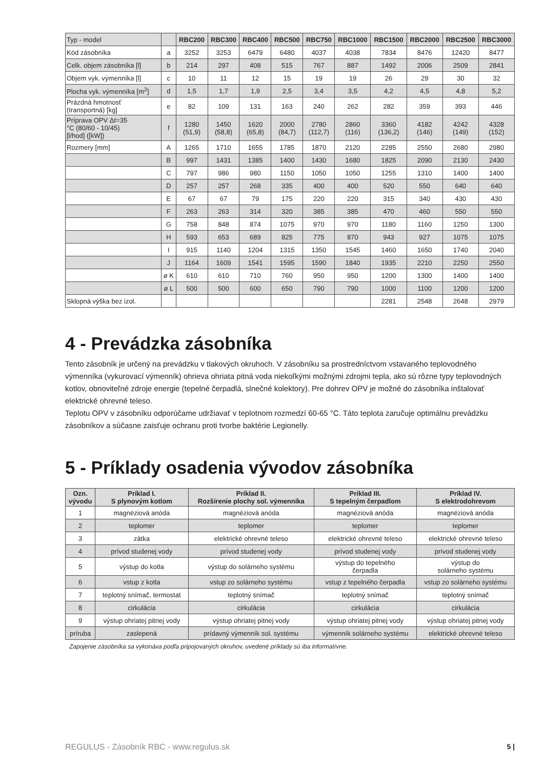| Typ - model | | RBC200 | RBC300 | RBC400 | RBC500 | RBC750 | RBC1000 | RBC1500 | RBC2000 | RBC2500 | RBC3000 |
| Kód zásobníka | a | 3252 | 3253 | 6479 | 6480 | 4037 | 4038 | 7834 | 8476 | 12420 | 8477 |
| Celk. objem zásobníka [l] | b | 214 | 297 | 408 | 515 | 767 | 887 | 1492 | 2006 | 2509 | 2841 |
| Objem vyk. výmenníka [l] | c | 10 | 11 | 12 | 15 | 19 | 19 | 26 | 29 | 30 | 32 |
| Plocha vyk. výmenníka [m<sup>2</sup>] | d | 1,5 | 1,7 | 1,9 | 2,5 | 3,4 | 3,5 | 4,2 | 4,5 | 4,8 | 5,2 |
| Prázdná hmotnosť (transportná) [kg] | e | 82 | 109 | 131 | 163 | 240 | 262 | 282 | 359 | 393 | 446 |
| Príprava OPV Δt=35 °C (80/60 - 10/45) [l/hod] ([kW]) | f | 1280 (51,9) | 1450 (58,8) | 1620 (65,8) | 2000 (84,7) | 2780 (112,7) | 2860 (116) | 3360 (136,2) | 4182 (146) | 4242 (149) | 4328 (152) |
| Rozmery [mm] | A | 1265 | 1710 | 1655 | 1785 | 1870 | 2120 | 2285 | 2550 | 2680 | 2980 |
| | B | 997 | 1431 | 1385 | 1400 | 1430 | 1680 | 1825 | 2090 | 2130 | 2430 |
| | C | 797 | 986 | 980 | 1150 | 1050 | 1050 | 1255 | 1310 | 1400 | 1400 |
| | D | 257 | 257 | 268 | 335 | 400 | 400 | 520 | 550 | 640 | 640 |
| | E | 67 | 67 | 79 | 175 | 220 | 220 | 315 | 340 | 430 | 430 |
| | F | 263 | 263 | 314 | 320 | 385 | 385 | 470 | 460 | 550 | 550 |
| | G | 758 | 848 | 874 | 1075 | 970 | 970 | 1180 | 1160 | 1250 | 1300 |
| | H | 593 | 653 | 689 | 825 | 775 | 870 | 943 | 927 | 1075 | 1075 |
| | I | 915 | 1140 | 1204 | 1315 | 1350 | 1545 | 1460 | 1650 | 1740 | 2040 |
| | J | 1164 | 1609 | 1541 | 1595 | 1590 | 1840 | 1935 | 2210 | 2250 | 2550 |
| | ø K | 610 | 610 | 710 | 760 | 950 | 950 | 1200 | 1300 | 1400 | 1400 |
| | ø L | 500 | 500 | 600 | 650 | 790 | 790 | 1000 | 1100 | 1200 | 1200 |
| Sklopná výška bez izol. | | | | | | | | 2281 | 2548 | 2648 | 2979 |
4 - Prevádzka zásobníka
Tento zásobník je určený na prevádzku v tlakových okruhoch. V zásobníku sa prostredníctvom vstavaného teplovodného výmenníka (vykurovací výmenník) ohrieva ohriata pitná voda niekoľkými možnými zdrojmi tepla, ako sú rôzne typy teplovodných kotlov, obnoviteľné zdroje energie (tepelné čerpadlá, slnečné kolektory). Pre dohrev OPV je možné do zásobníka inštalovať elektrické ohrevné teleso.
Teplotu OPV v zásobníku odporúčame udržiavať v teplotnom rozmedzí 60-65 °C. Táto teplota zaručuje optimálnu prevádzku zásobníkov a súčasne zaisťuje ochranu proti tvorbe baktérie Legionelly.
5 - Príklady osadenia vývodov zásobníka
| Ozn. vývodu | Príklad I. S plynovým kotlom | Príklad II. Rozšírenie plochy sol. výmenníka | Príklad III. S tepelným čerpadlom | Príklad IV. S elektrodohrevom |
| --- | --- | --- | --- | --- |
| 1 | magnéziová anóda | magnéziová anóda | magnéziová anóda | magnéziová anóda |
| 2 | teplomer | teplomer | teplomer | teplomer |
| 3 | zátka | elektrické ohrevné teleso | elektrické ohrevné teleso | elektrické ohrevné teleso |
| 4 | prívod studenej vody | prívod studenej vody | prívod studenej vody | prívod studenej vody |
| 5 | výstup do kotla | výstup do solárneho systému | výstup do tepelného čerpadla | výstup do solárneho systému |
| 6 | vstup z kotla | vstup zo solárneho systému | vstup z tepelného čerpadla | vstup zo solárneho systému |
| 7 | teplotný snímač, termostat | teplotný snímač | teplotný snímač | teplotný snímač |
| 8 | cirkulácia | cirkulácia | cirkulácia | cirkulácia |
| 9 | výstup ohriatej pitnej vody | výstup ohriatej pitnej vody | výstup ohriatej pitnej vody | výstup ohriatej pitnej vody |
| príruba | zaslepená | prídavný výmenník sol. systému | výmenník solárneho systému | elektrické ohrevné teleso |
Zapojenie zásobníka sa vykonáva podľa pripojovaných okruhov, uvedené príklady sú iba informatívne.
REGULUS - Zásobník RBC - www.regulus.sk 5 |